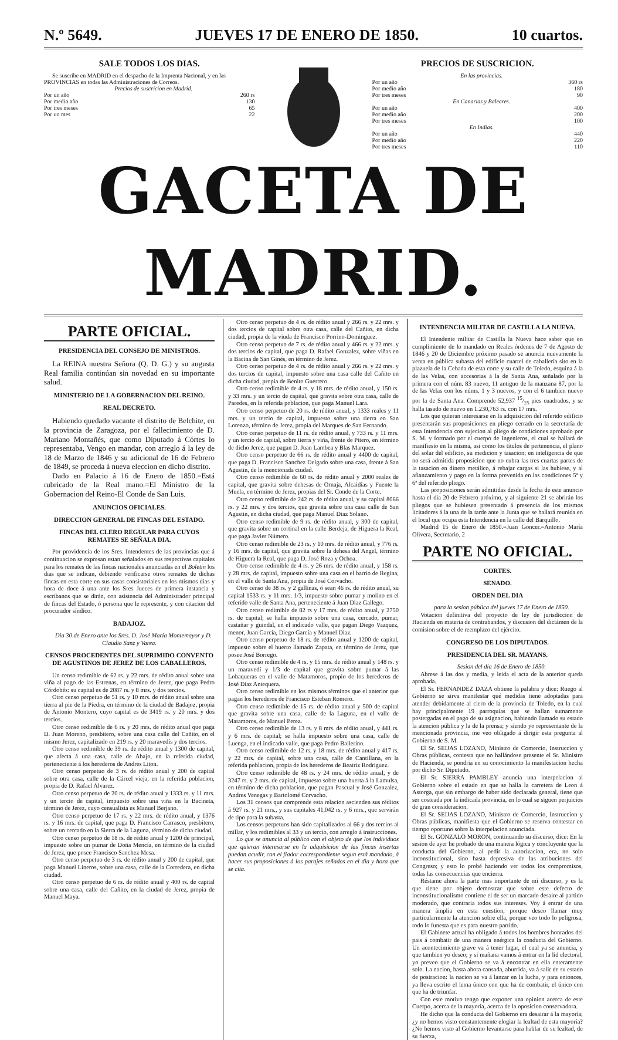N.º 5649. JUEVES 17 DE ENERO DE 1850. 10 cuartos.
SALE TODOS LOS DIAS.
Se suscribe en MADRID en el despacho de la Imprenta Nacional, y en las PROVINCIAS en todas las Administraciones de Correos.
Precios de suscricion en Madrid.
Por un año 260 rs
Por medio año 130
Por tres meses 65
Por un mes 22
PRECIOS DE SUSCRICION.
En las provincias.
Por un año 360 rs
Por medio año 180
Por tres meses 90
En Canarias y Baleares.
Por un año 400
Por medio año 200
Por tres meses 100
En Indias.
Por un año 440
Por medio año 220
Por tres meses 110
GACETA DE MADRID.
PARTE OFICIAL.
PRESIDENCIA DEL CONSEJO DE MINISTROS.
La REINA nuestra Señora (Q. D. G.) y su augusta Real familia continúan sin novedad en su importante salud.
MINISTERIO DE LA GOBERNACION DEL REINO.
REAL DECRETO.
Habiendo quedado vacante el distrito de Belchite, en la provincia de Zaragoza, por el fallecimiento de D. Mariano Montañés, que como Diputado á Córtes lo representaba, Vengo en mandar, con arreglo á la ley de 18 de Marzo de 1846 y su adicional de 16 de Febrero de 1849, se proceda á nueva eleccion en dicho distrito.
Dado en Palacio á 16 de Enero de 1850.=Está rubricado de la Real mano.=El Ministro de la Gobernacion del Reino-El Conde de San Luis.
ANUNCIOS OFICIALES.
DIRECCION GENERAL DE FINCAS DEL ESTADO.
FINCAS DEL CLERO REGULAR PARA CUYOS REMATES SE SEÑALA DIA.
Por providencia de los Sres. Intendentes de las provincias que á continuacion se expresan estan señalados en sus respectivas capitales para los remates de las fincas nacionales anunciadas en el Boletin los dias que se indican, debiendo verificarse otros remates de dichas fincas en esta corte en sus casas consistoriales en los mismos dias y hora de doce á una ante los Sres Jueces de primera instancia y escribanos que se dirán, con asistencia del Administrador principal de fincas del Estado, ó persona que le represente, y con citacion del procurador síndico.
BADAJOZ.
Dia 30 de Enero ante los Sres. D. José María Montemayor y D. Claudio Sanz y Varea.
CENSOS PROCEDENTES DEL SUPRIMIDO CONVENTO DE AGUSTINOS DE JEREZ DE LOS CABALLEROS.
Un censo redimible de 62 rs. y 22 mrs. de rédito anual sobre una viña al pago de las Estrenas, en término de Jerez, que paga Pedro Córdobés: su capital es de 2087 rs. y 8 mrs. y dos tercios.
Otro censo perpetuo de 51 rs. y 10 mrs. de rédito anual sobre una tierra al pie de la Piedra, en término de la ciudad de Badajoz, propia de Antonio Montero, cuyo capital es de 3419 rs. y 20 mrs. y dos tercios.
Otro censo redimible de 6 rs. y 20 mrs. de rédito anual que paga D. Juan Moreno, presbítero, sobre una casa calle del Cañito, en el mismo Jerez, capitalizado en 219 rs. y 20 maravedís y dos tercios.
Otro censo redimible de 39 rs. de rédito anual y 1300 de capital, que afecta á una casa, calle de Abajo, en la referida ciudad, perteneciente á los herederos de Andres Liton.
Otro censo perpetuo de 3 rs. de rédito anual y 200 de capital sobre otra casa, calle de la Cárcel vieja, en la referida poblacion, propia de D. Rafael Alvarez.
Otro censo perpetuo de 20 rs. de rédito anual y 1333 rs. y 11 mrs. y un tercio de capital, impuesto sobre una viña en la Bacineta, término de Jerez, cuyo censualista es Manuel Berjano.
Otro censo perpetuo de 17 rs. y 22 mrs. de rédito anual, y 1376 rs. y 16 mrs. de capital, que paga D. Francisco Carrasco, presbítero, sobre un cercado en la Sierra de la Laguna, término de dicha ciudad.
Otro censo perpetuo de 18 rs. de rédito anual y 1200 de principal, impuesto sobre un pumar de Doña Mencía, en término de la ciudad de Jerez, que posee Francisco Sanchez Mesa.
Otro censo perpetuo de 3 rs. de rédito anual y 200 de capital, que paga Manuel Lineros, sobre una casa, calle de la Corredera, en dicha ciudad.
Otro censo perpetuo de 6 rs. de rédito anual y 400 rs. de capital sobre una casa, calle del Cañito, en la ciudad de Jerez, propia de Manuel Maya.
Otro censo perpetuo de 4 rs. de rédito anual y 266 rs. y 22 mrs. y dos tercios de capital sobre otra casa, calle del Cañito, en dicha ciudad, propia de la viuda de Francisco Porrino-Dominguez.
Otro censo perpetuo de 7 rs. de rédito anual y 466 rs. y 22 mrs. y dos tercios de capital, que paga D. Rafael Gonzalez, sobre viñas en la Bacina de San Ginés, en término de Jerez.
Otro censo perpetuo de 4 rs. de rédito anual y 266 rs. y 22 mrs. y dos tercios de capital, impuesto sobre una casa calle del Cañito en dicha ciudad, propia de Benito Guerrero.
Otro censo redimible de 4 rs. y 18 mrs. de rédito anual, y 150 rs. y 33 mrs. y un tercio de capital, que gravita sobre otra casa, calle de Paredes, en la referida poblacion, que paga Manuel Lara.
Otro censo perpetuo de 20 rs. de rédito anual, y 1333 reales y 11 mrs. y un tercio de capital, impuesto sobre una tierra en San Lorenzo, término de Jerez, propia del Marques de San Fernando.
Otro censo perpetuo de 11 rs. de rédito anual, y 733 rs. y 11 mrs. y un tercio de capital, sobre tierra y viña, frente de Pitero, en término de dicho Jerez, que pagan D. Juan Lambea y Blas Marquez.
Otro censo perpetuo de 66 rs. de rédito anual y 4400 de capital, que paga D. Francisco Sanchez Delgado sobre una casa, frente á San Agustin, de la mencionada ciudad.
Otro censo redimible de 60 rs. de rédito anual y 2000 reales de capital, que gravita sobre dehesas de Ornaja, Alcaidías y Fuente la Muela, en término de Jerez, propias del Sr. Conde de la Corte.
Otro censo redimible de 242 rs. de rédito anual, y su capital 8066 rs. y 22 mrs. y dos tercios, que gravita sobre una casa calle de San Agustin, en dicha ciudad, que paga Manuel Diaz Solano.
Otro censo redimible de 9 rs. de rédito anual, y 300 de capital, que gravita sobre un cortinal en la calle Berdeja, de Higuera la Real, que paga Javier Número.
Otro censo redimible de 23 rs. y 10 mrs. de rédito anual, y 776 rs. y 16 mrs. de capital, que gravita sobre la dehesa del Angel, término de Higuera la Real, que paga D. José Roza y Ochoa.
Otro censo redimible de 4 rs. y 26 mrs. de rédito anual, y 158 rs. y 28 mrs. de capital, impuesto sobre una casa en el barrio de Regina, en el valle de Santa Ana, propia de José Corvacho.
Otro censo de 38 rs. y 2 gallinas, ó sean 46 rs. de rédito anual, su capital 1533 rs. y 11 mrs. 1/3, impuesto sobre pumar y molino en el referido valle de Santa Ana, perteneciente á Juan Diaz Gallego.
Otro censo redimible de 82 rs y 17 mrs. de rédito anual, y 2750 rs. de capital; se halla impuesto sobre una casa, cercado, pumar, castañar y guindal, en el indicado valle, que pagan Diego Vazquez, menor, Juan García, Diego García y Manuel Diaz.
Otro censo perpetuo de 18 rs. de rédito anual y 1200 de capital, impuesto sobre el huerto llamado Zapata, en término de Jerez, que posee José Borrego.
Otro censo redimible de 4 rs. y 15 mrs. de rédito anual y 148 rs. y un maravedí y 1/3 de capital que gravita sobre pumar á las Lobaqueras en el valle de Matamoros, propio de los herederos de José Diaz Antequera.
Otro censo redimible en los mismos términos que el anterior que pagan los herederos de Francisco Esteban Romero.
Otro censo redimible de 15 rs. de rédito anual y 500 de capital que gravita sobre una casa, calle de la Laguna, en el valle de Matamoros, de Manuel Perez.
Otro censo redimible de 13 rs. y 8 mrs. de rédito anual, y 441 rs. y 6 mrs. de capital; se halla impuesto sobre una casa, calle de Luenga, en el indicado valle, que paga Pedro Ballerino.
Otro censo redimible de 12 rs. y 18 mrs. de rédito anual y 417 rs. y 22 mrs. de capital, sobre una casa, calle de Cantillana, en la referida poblacion, propia de los herederos de Beatriz Rodriguez.
Otro censo redimible de 48 rs. y 24 mrs. de rédito anual, y de 3247 rs. y 2 mrs. de capital, impuesto sobre una huerta á la Lamulsa, en término de dicha poblacion, que pagan Pascual y José Gonzalez, Andres Venegas y Bartolomé Corvacho.
Los 31 censos que comprende esta relacion ascienden sus réditos á 927 rs. y 21 mrs., y sus capitales 41,042 rs. y 6 mrs., que servirán de tipo para la subasta.
Los censos perpetuos han sido capitalizados al 66 y dos tercios al millar, y los redimibles al 33 y un tercio, con arreglo á instrucciones.
Lo que se anuncia al público con el objeto de que los individuos que quieran interesarse en la adquisicion de las fincas insertas puedan acudir, con el fiador correspondiente segun está mandado, á hacer sus proposiciones á los parajes señados en el dia y hora que se cita.
INTENDENCIA MILITAR DE CASTILLA LA NUEVA.
El Intendente militar de Castilla la Nueva hace saber que en cumplimiento de lo mandado en Reales órdenes de 7 de Agosto de 1846 y 20 de Diciembre próximo pasado se anuncia nuevamente la venta en pública subasta del edificio cuartel de caballería sito en la plazuela de la Cebada de esta corte y su calle de Toledo, esquina á la de las Velas, con accesorias á la de Santa Ana, señalado por la primera con el núm. 83 nuevo, 11 antiguo de la manzana 87, por la de las Velas con los núms. 1 y 3 nuevos, y con el 6 tambien nuevo por la de Santa Ana. Comprende 52,937 15/25 pies cuadrados, y se halla tasado de nuevo en 1.230,763 rs. con 17 mrs.
Los que quieran interesarse en la adquisicion del referido edificio presentarán sus proposiciones en pliego cerrado en la secretaría de esta Intendencia con sujecion al pliego de condiciones aprobado por S. M. y formado por el cuerpo de Ingenieros, el cual se hallará de manifiesto en la misma, asi como los títulos de pertenencia, el plano del solar del edificio, su medicion y tasacion; en inteligencia de que no será admitida proposicion que no cubra las tres cuartas partes de la tasacion en dinero metálico, á rebajar cargas si las hubiese, y al afianzamiento y pago en la forma prevenida en las condiciones 5ª y 6ª del referido pliego.
Las proposiciones serán admitidas desde la fecha de este anuncio hasta el dia 20 de Febrero próximo, y al siguiente 21 se abrirán los pliegos que se hubiesen presentado á presencia de los mismos licitadores á la una de la tarde ante la Junta que se hallará reunida en el local que ocupa esta Intendencia en la calle del Barquillo.
Madrid 15 de Enero de 1850.=Juan Goncer.=Antonio María Olivera, Secretario. 2
PARTE NO OFICIAL.
CORTES.
SENADO.
ORDEN DEL DIA
para la sesion pública del jueves 17 de Enero de 1850.
Votacion definitiva del proyecto de ley de jurisdiccion de Hacienda en materia de contrabandos, y discusion del dictámen de la comision sobre el de reemplazo del ejército.
CONGRESO DE LOS DIPUTADOS.
PRESIDENCIA DEL SR. MAYANS.
Sesion del dia 16 de Enero de 1850.
Abrese á las dos y media, y leida el acta de la anterior queda aprobada.
El Sr. FERNANDEZ DAZA obtiene la palabra y dice: Ruego al Gobierno se sirva manifestar qué medidas tiene adoptadas para atender debidamente al clero de la provincia de Toledo, en la cual hay principalmente 19 parroquias que se hallan sumamente postergadas en el pago de su asignacion, habiendo llamado su estado la atencion pública y la de la prensa; y siendo yo representante de la mencionada provincia, me veo obligado á dirigir esta pregunta al Gobierno de S. M.
El Sr. SEIJAS LOZANO, Ministro de Comercio, Instruccion y Obras públicas, contesta que no hallándose presente el Sr. Ministro de Hacienda, se pondria en su conocimiento la manifestacion hecha por dicho Sr. Diputado.
El Sr. SIERRA PAMBLEY anuncia una interpelacion al Gobierno sobre el estado en que se halla la carretera de Leon á Astorga, que sin embargo de haber sido declarada general, tiene que ser costeada por la indicada provincia, en lo cual se siguen perjuicios de gran consideracion.
El Sr. SEIJAS LOZANO, Ministro de Comercio, Instruccion y Obras públicas, manifiesta que el Gobierno se reserva contestar en tiempo oportuno sobre la interpelacion anunciada.
El Sr. GONZALO MORON, continuando su discurso, dice: En la sesion de ayer he probado de una manera lógica y concluyente que la conducta del Gobierno, al pedir la autorizacion, era, no solo inconstitucional, sino hasta depresiva de las atribuciones del Congreso; y esto lo probé haciendo ver todos los compromisos, todas las consecuencias que encierra.
Réstame ahora la parte mas importante de mi discurso, y es la que tiene por objeto demostrar que sobre este defecto de inconstitucionalismo contiene el de ser un marcado desaire al partido moderado, que contraria todos sus intereses. Voy á entrar de una manera ámplia en esta cuestion, porque deseo llamar muy particularmente la atencion sobre ella, porque veo todo lo peligrosa, todo lo funesta que es para nuestro partido.
El Gabinete actual ha obligado á todos los hombres honrados del pais á combatir de una manera enérgica la conducta del Gobierno. Un acontecimiento grave va á tener lugar, el cual ya se anuncia, y que tambien yo deseo; y si mañana vamos á entrar en la lid electoral, yo preveo que el Gobierno se va á encontrar en ella enteramente solo. La nacion, hasta ahora cansada, aburrida, va á salir de su estado de postracion: la nacion se va á lanzar en la lucha, y para entonces, ya lleva escrito el lema único con que ha de combatir, el único con que ha de triunfar.
Con este motivo tengo que exponer una opinion acerca de este Cuerpo, acerca de la mayoría, acerca de la oposicion conservadora.
He dicho que la conducta del Gobierno era desairar á la mayoría; ¿y no hemos visto constantemente elogiar la lealtad de esta mayoría? ¿No hemos visto al Gobierno levantarse para hablar de su lealtad, de su fuerza,